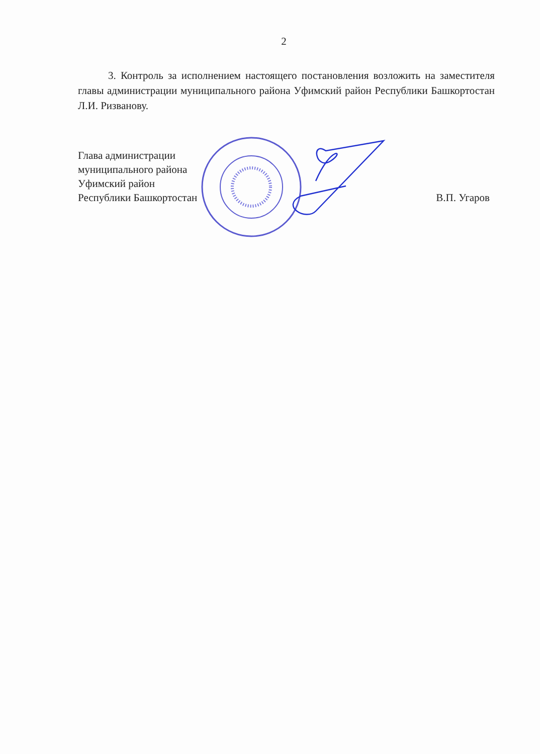2
3. Контроль за исполнением настоящего постановления возложить на заместителя главы администрации муниципального района Уфимский район Республики Башкортостан Л.И. Ризванову.
Глава администрации
муниципального района
Уфимский район
Республики Башкортостан
В.П. Угаров